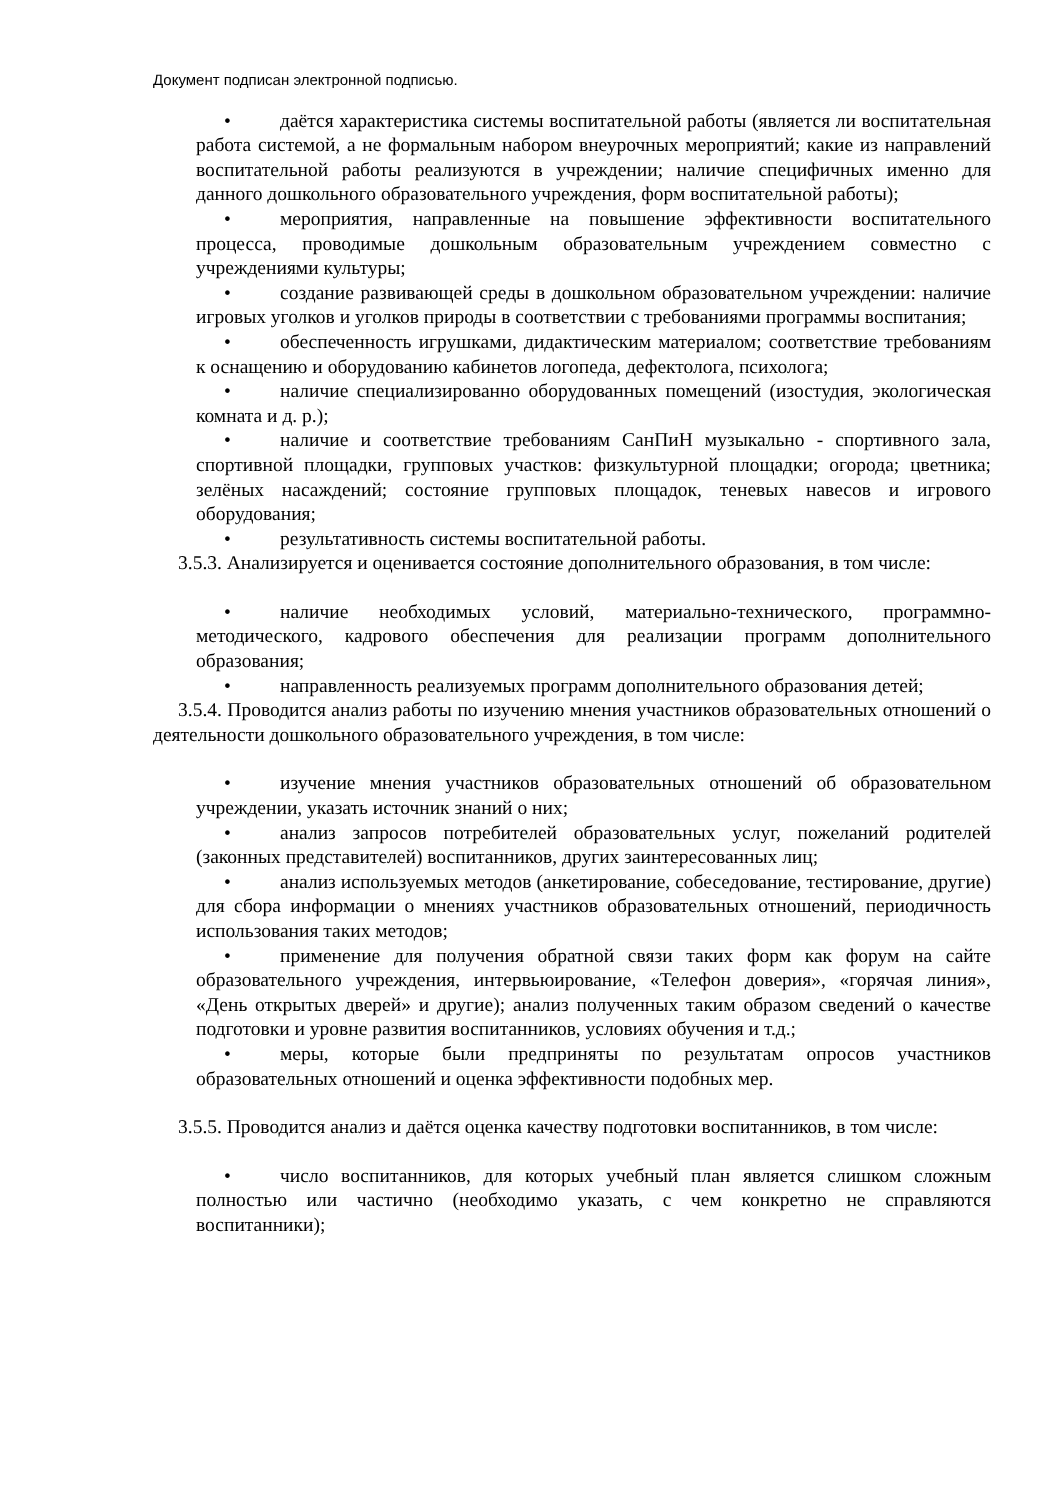Документ подписан электронной подписью.
• даётся характеристика системы воспитательной работы (является ли воспитательная работа системой, а не формальным набором внеурочных мероприятий; какие из направлений воспитательной работы реализуются в учреждении; наличие специфичных именно для данного дошкольного образовательного учреждения, форм воспитательной работы);
• мероприятия, направленные на повышение эффективности воспитательного процесса, проводимые дошкольным образовательным учреждением совместно с учреждениями культуры;
• создание развивающей среды в дошкольном образовательном учреждении: наличие игровых уголков и уголков природы в соответствии с требованиями программы воспитания;
• обеспеченность игрушками, дидактическим материалом; соответствие требованиям к оснащению и оборудованию кабинетов логопеда, дефектолога, психолога;
• наличие специализированно оборудованных помещений (изостудия, экологическая комната и д. р.);
• наличие и соответствие требованиям СанПиН музыкально - спортивного зала, спортивной площадки, групповых участков: физкультурной площадки; огорода; цветника; зелёных насаждений; состояние групповых площадок, теневых навесов и игрового оборудования;
• результативность системы воспитательной работы.
3.5.3. Анализируется и оценивается состояние дополнительного образования, в том числе:
• наличие необходимых условий, материально-технического, программно-методического, кадрового обеспечения для реализации программ дополнительного образования;
• направленность реализуемых программ дополнительного образования детей;
3.5.4. Проводится анализ работы по изучению мнения участников образовательных отношений о деятельности дошкольного образовательного учреждения, в том числе:
• изучение мнения участников образовательных отношений об образовательном учреждении, указать источник знаний о них;
• анализ запросов потребителей образовательных услуг, пожеланий родителей (законных представителей) воспитанников, других заинтересованных лиц;
• анализ используемых методов (анкетирование, собеседование, тестирование, другие) для сбора информации о мнениях участников образовательных отношений, периодичность использования таких методов;
• применение для получения обратной связи таких форм как форум на сайте образовательного учреждения, интервьюирование, «Телефон доверия», «горячая линия», «День открытых дверей» и другие); анализ полученных таким образом сведений о качестве подготовки и уровне развития воспитанников, условиях обучения и т.д.;
• меры, которые были предприняты по результатам опросов участников образовательных отношений и оценка эффективности подобных мер.
3.5.5. Проводится анализ и даётся оценка качеству подготовки воспитанников, в том числе:
• число воспитанников, для которых учебный план является слишком сложным полностью или частично (необходимо указать, с чем конкретно не справляются воспитанники);